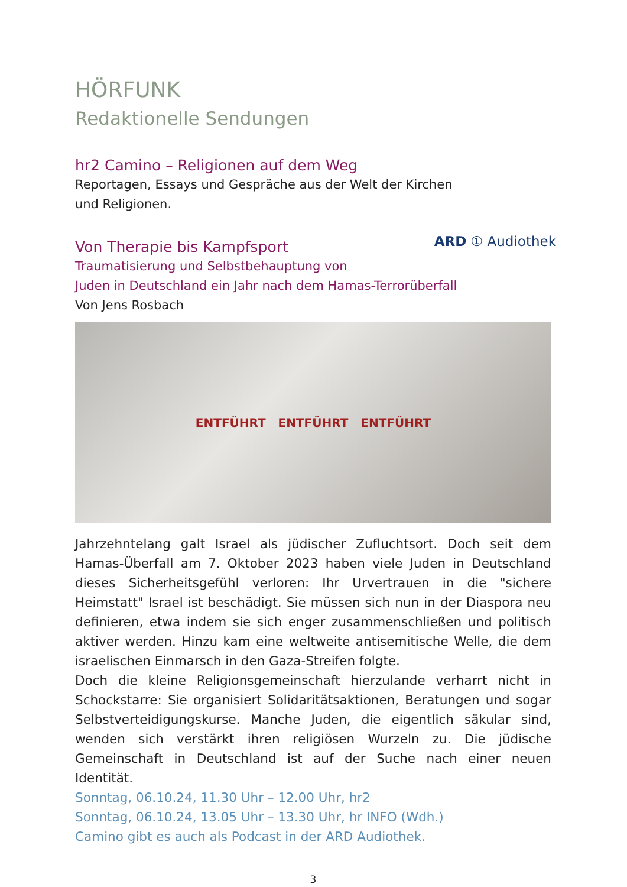HÖRFUNK
Redaktionelle Sendungen
hr2 Camino – Religionen auf dem Weg
Reportagen, Essays und Gespräche aus der Welt der Kirchen
und Religionen.
ARD ① Audiothek
Von Therapie bis Kampfsport
Traumatisierung und Selbstbehauptung von
Juden in Deutschland ein Jahr nach dem Hamas-Terrorüberfall
Von Jens Rosbach
ENTFÜHRT ENTFÜHRT ENTFÜHRT
Jahrzehntelang galt Israel als jüdischer Zufluchtsort. Doch seit dem Hamas-Überfall am 7. Oktober 2023 haben viele Juden in Deutschland dieses Sicherheitsgefühl verloren: Ihr Urvertrauen in die "sichere Heimstatt" Israel ist beschädigt. Sie müssen sich nun in der Diaspora neu definieren, etwa indem sie sich enger zusammenschließen und politisch aktiver werden. Hinzu kam eine weltweite antisemitische Welle, die dem israelischen Einmarsch in den Gaza-Streifen folgte.
Doch die kleine Religionsgemeinschaft hierzulande verharrt nicht in Schockstarre: Sie organisiert Solidaritätsaktionen, Beratungen und sogar Selbstverteidigungskurse. Manche Juden, die eigentlich säkular sind, wenden sich verstärkt ihren religiösen Wurzeln zu. Die jüdische Gemeinschaft in Deutschland ist auf der Suche nach einer neuen Identität.
Sonntag, 06.10.24, 11.30 Uhr – 12.00 Uhr, hr2
Sonntag, 06.10.24, 13.05 Uhr – 13.30 Uhr, hr INFO (Wdh.)
Camino gibt es auch als Podcast in der ARD Audiothek.
3